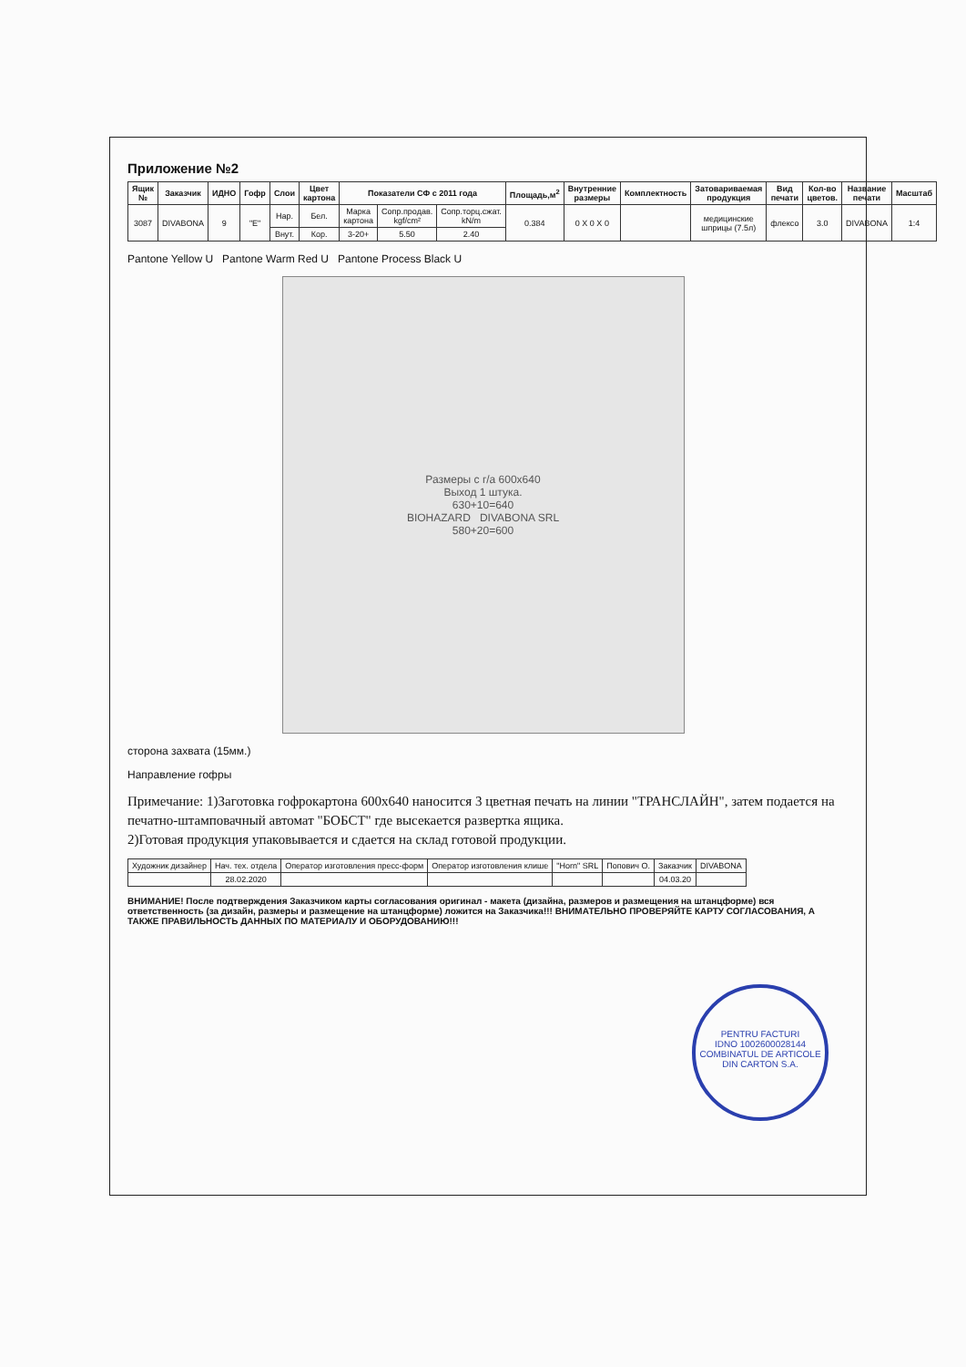Приложение №2
| Ящик № | Заказчик | ИДНО | Гофр | Слои | Цвет картона | Показатели СФ с 2011 года | | | Площадь,м<sup>2</sup> | Внутренние размеры | Комплектность | Затовариваемая продукция | Вид печати | Кол-во цветов. | Название печати | Масштаб |
| --- | --- | --- | --- | --- | --- | --- | --- | --- | --- | --- | --- | --- | --- | --- | --- | --- |
| 3087 | DIVABONA | 9 | "E" | Нар. | Бел. | Марка картона | Сопр.продав. kgf/cm² | Сопр.торц.сжат. kN/m | 0.384 | 0 X 0 X 0 | | медицинские шприцы (7.5л) | флексо | 3.0 | DIVABONA | 1:4 |
| | | | | Внут. | Кор. | 3-20+ | 5.50 | 2.40 | | | | | | | | |
Pantone Yellow U Pantone Warm Red U Pantone Process Black U
Размеры с г/а 600x640
Выход 1 штука.
630+10=640
BIOHAZARD DIVABONA SRL
580+20=600
сторона захвата (15мм.)
Направление гофры
Примечание: 1)Заготовка гофрокартона 600x640 наносится 3 цветная печать на линии "ТРАНСЛАЙН", затем подается на печатно-штамповачный автомат "БОБСТ" где высекается развертка ящика.
2)Готовая продукция упаковывается и сдается на склад готовой продукции.
| Художник дизайнер | Нач. тех. отдела | Оператор изготовления пресс-форм | Оператор изготовления клише | "Horn" SRL | Попович О. | Заказчик | DIVABONA |
| | 28.02.2020 | | | | | 04.03.20 | |
ВНИМАНИЕ! После подтверждения Заказчиком карты согласования оригинал - макета (дизайна, размеров и размещения на штанцформе) вся ответственность (за дизайн, размеры и размещение на штанцформе) ложится на Заказчика!!! ВНИМАТЕЛЬНО ПРОВЕРЯЙТЕ КАРТУ СОГЛАСОВАНИЯ, А ТАКЖЕ ПРАВИЛЬНОСТЬ ДАННЫХ ПО МАТЕРИАЛУ И ОБОРУДОВАНИЮ!!!
PENTRU FACTURI
IDNO 1002600028144
COMBINATUL DE ARTICOLE DIN CARTON S.A.